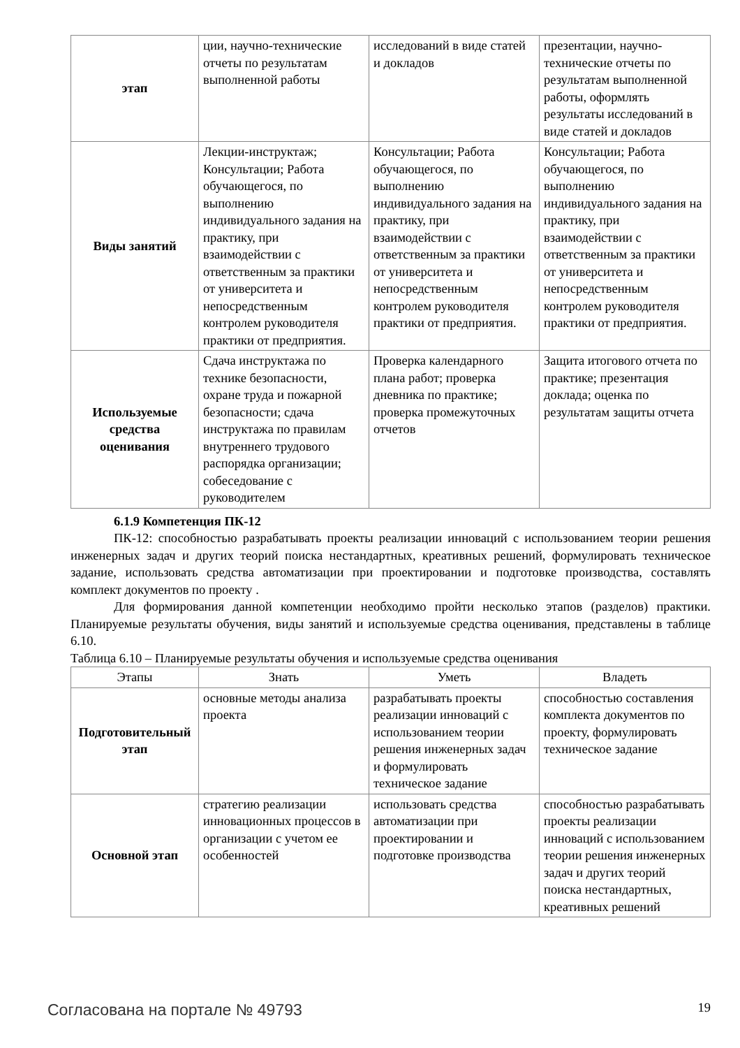| этап | ции, научно-технические отчеты по результатам выполненной работы | исследований в виде статей и докладов | презентации, научно-технические отчеты по результатам выполненной работы, оформлять результаты исследований в виде статей и докладов |
| Виды занятий | Лекции-инструктаж; Консультации; Работа обучающегося, по выполнению индивидуального задания на практику, при взаимодействии с ответственным за практики от университета и непосредственным контролем руководителя практики от предприятия. | Консультации; Работа обучающегося, по выполнению индивидуального задания на практику, при взаимодействии с ответственным за практики от университета и непосредственным контролем руководителя практики от предприятия. | Консультации; Работа обучающегося, по выполнению индивидуального задания на практику, при взаимодействии с ответственным за практики от университета и непосредственным контролем руководителя практики от предприятия. |
| Используемые средства оценивания | Сдача инструктажа по технике безопасности, охране труда и пожарной безопасности; сдача инструктажа по правилам внутреннего трудового распорядка организации; собеседование с руководителем | Проверка календарного плана работ; проверка дневника по практике; проверка промежуточных отчетов | Защита итогового отчета по практике; презентация доклада; оценка по результатам защиты отчета |
6.1.9 Компетенция ПК-12
ПК-12: способностью разрабатывать проекты реализации инноваций с использованием теории решения инженерных задач и других теорий поиска нестандартных, креативных решений, формулировать техническое задание, использовать средства автоматизации при проектировании и подготовке производства, составлять комплект документов по проекту .
Для формирования данной компетенции необходимо пройти несколько этапов (разделов) практики. Планируемые результаты обучения, виды занятий и используемые средства оценивания, представлены в таблице 6.10.
Таблица 6.10 – Планируемые результаты обучения и используемые средства оценивания
| Этапы | Знать | Уметь | Владеть |
| --- | --- | --- | --- |
| Подготовительный этап | основные методы анализа проекта | разрабатывать проекты реализации инноваций с использованием теории решения инженерных задач и формулировать техническое задание | способностью составления комплекта документов по проекту, формулировать техническое задание |
| Основной этап | стратегию реализации инновационных процессов в организации с учетом ее особенностей | использовать средства автоматизации при проектировании и подготовке производства | способностью разрабатывать проекты реализации инноваций с использованием теории решения инженерных задач и других теорий поиска нестандартных, креативных решений |
Согласована на портале № 49793 19